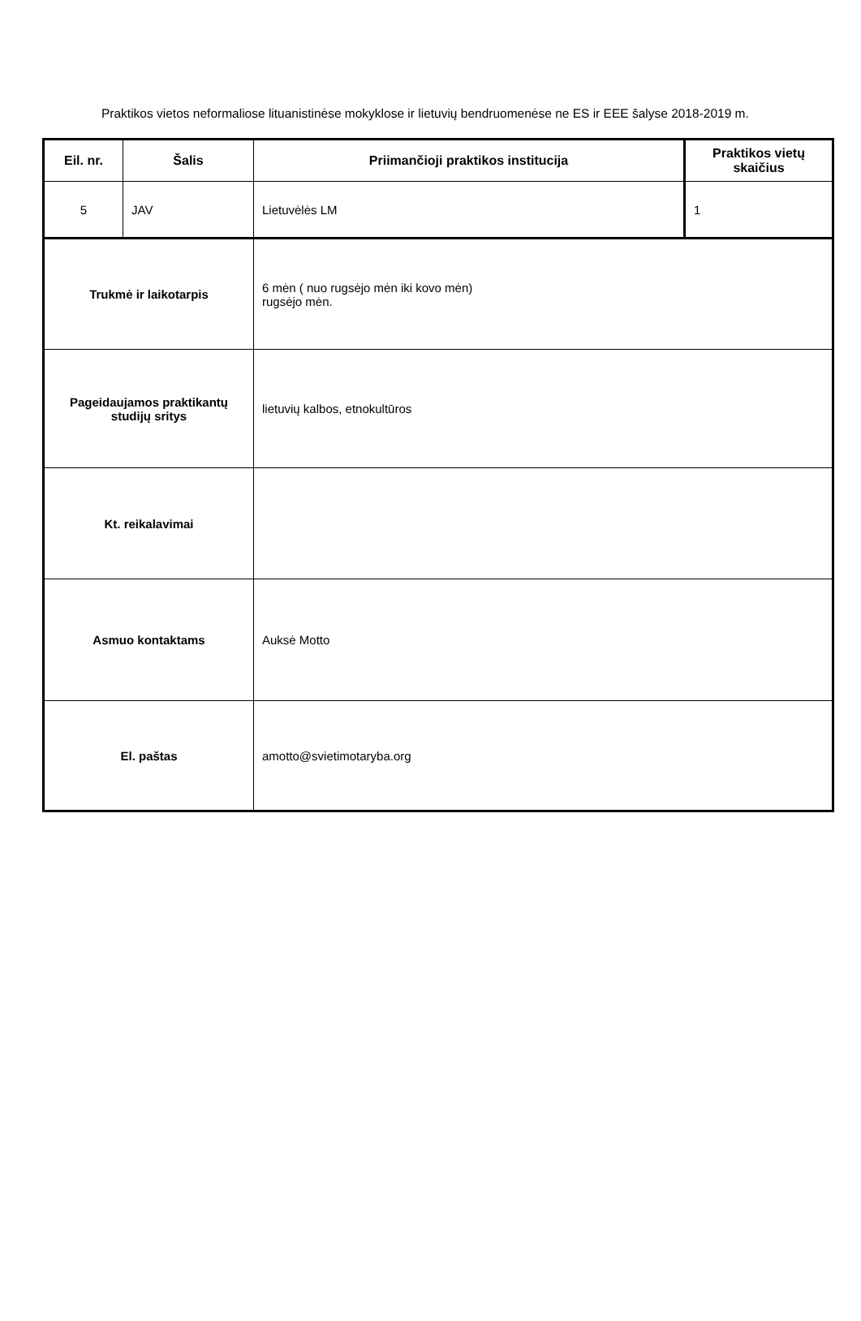Praktikos vietos neformaliose lituanistinėse mokyklose ir lietuvių bendruomenėse ne ES ir EEE šalyse 2018-2019 m.
| Eil. nr. | Šalis | Priimančioji praktikos institucija | Praktikos vietų skaičius |
| --- | --- | --- | --- |
| 5 | JAV | Lietuvėlės LM | 1 |
| Trukmė ir laikotarpis | | 6 mėn ( nuo rugsėjo mėn iki kovo mėn) rugsėjo mėn. | |
| Pageidaujamos praktikantų studijų sritys | | lietuvių kalbos, etnokultūros | |
| Kt. reikalavimai | | | |
| Asmuo kontaktams | | Auksė Motto | |
| El. paštas | | amotto@svietimotaryba.org | |